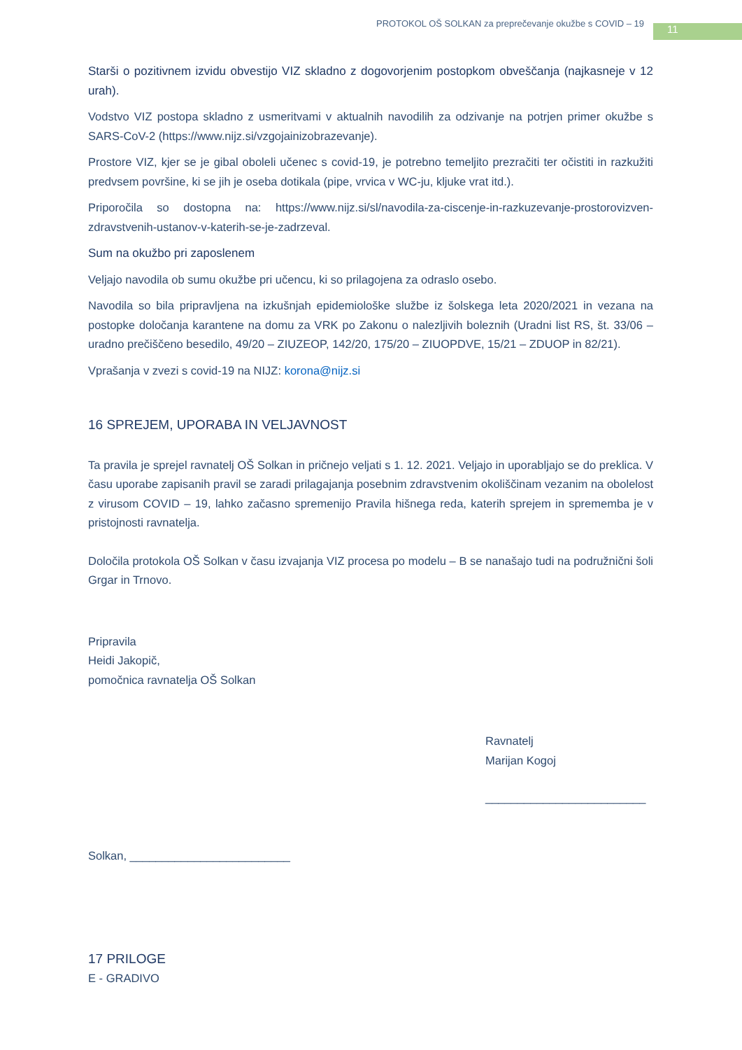PROTOKOL OŠ SOLKAN za preprečevanje okužbe s COVID – 19
11
Starši o pozitivnem izvidu obvestijo VIZ skladno z dogovorjenim postopkom obveščanja (najkasneje v 12 urah).
Vodstvo VIZ postopa skladno z usmeritvami v aktualnih navodilih za odzivanje na potrjen primer okužbe s SARS-CoV-2 (https://www.nijz.si/vzgojainizobrazevanje).
Prostore VIZ, kjer se je gibal oboleli učenec s covid-19, je potrebno temeljito prezračiti ter očistiti in razkužiti predvsem površine, ki se jih je oseba dotikala (pipe, vrvica v WC-ju, kljuke vrat itd.).
Priporočila so dostopna na: https://www.nijz.si/sl/navodila-za-ciscenje-in-razkuzevanje-prostorovizven-zdravstvenih-ustanov-v-katerih-se-je-zadrzeval.
Sum na okužbo pri zaposlenem
Veljajo navodila ob sumu okužbe pri učencu, ki so prilagojena za odraslo osebo.
Navodila so bila pripravljena na izkušnjah epidemiološke službe iz šolskega leta 2020/2021 in vezana na postopke določanja karantene na domu za VRK po Zakonu o nalezljivih boleznih (Uradni list RS, št. 33/06 – uradno prečiščeno besedilo, 49/20 – ZIUZEOP, 142/20, 175/20 – ZIUOPDVE, 15/21 – ZDUOP in 82/21).
Vprašanja v zvezi s covid-19 na NIJZ: korona@nijz.si
16 SPREJEM, UPORABA IN VELJAVNOST
Ta pravila je sprejel ravnatelj OŠ Solkan in pričnejo veljati s 1. 12. 2021. Veljajo in uporabljajo se do preklica. V času uporabe zapisanih pravil se zaradi prilagajanja posebnim zdravstvenim okoliščinam vezanim na obolelost z virusom COVID – 19, lahko začasno spremenijo Pravila hišnega reda, katerih sprejem in sprememba je v pristojnosti ravnatelja.
Določila protokola OŠ Solkan v času izvajanja VIZ procesa po modelu – B se nanašajo tudi na podružnični šoli Grgar in Trnovo.
Pripravila
Heidi Jakopič,
pomočnica ravnatelja OŠ Solkan
Ravnatelj
Marijan Kogoj
_________________________
Solkan, _________________________
17 PRILOGE
E - GRADIVO